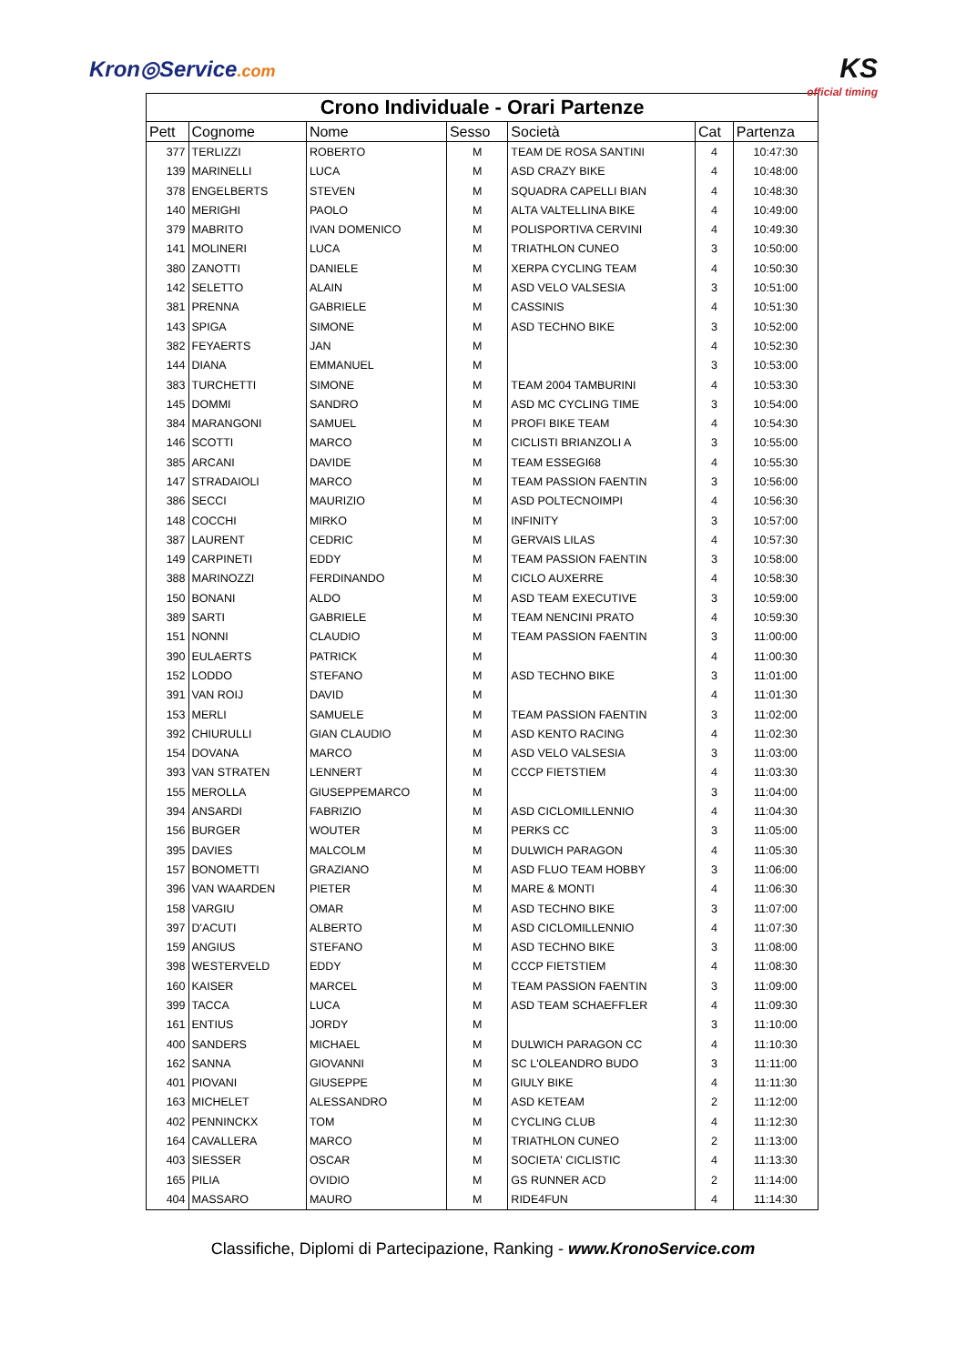Kron◎Service.com
KS
official timing
| Crono Individuale - Orari Partenze | | | | | | |
| Pett | Cognome | Nome | Sesso | Società | Cat | Partenza |
| 377 | TERLIZZI | ROBERTO | M | TEAM DE ROSA SANTINI | 4 | 10:47:30 |
| 139 | MARINELLI | LUCA | M | ASD CRAZY BIKE | 4 | 10:48:00 |
| 378 | ENGELBERTS | STEVEN | M | SQUADRA CAPELLI BIAN | 4 | 10:48:30 |
| 140 | MERIGHI | PAOLO | M | ALTA VALTELLINA BIKE | 4 | 10:49:00 |
| 379 | MABRITO | IVAN DOMENICO | M | POLISPORTIVA CERVINI | 4 | 10:49:30 |
| 141 | MOLINERI | LUCA | M | TRIATHLON CUNEO | 3 | 10:50:00 |
| 380 | ZANOTTI | DANIELE | M | XERPA CYCLING TEAM | 4 | 10:50:30 |
| 142 | SELETTO | ALAIN | M | ASD VELO VALSESIA | 3 | 10:51:00 |
| 381 | PRENNA | GABRIELE | M | CASSINIS | 4 | 10:51:30 |
| 143 | SPIGA | SIMONE | M | ASD TECHNO BIKE | 3 | 10:52:00 |
| 382 | FEYAERTS | JAN | M | | 4 | 10:52:30 |
| 144 | DIANA | EMMANUEL | M | | 3 | 10:53:00 |
| 383 | TURCHETTI | SIMONE | M | TEAM 2004 TAMBURINI | 4 | 10:53:30 |
| 145 | DOMMI | SANDRO | M | ASD MC CYCLING TIME | 3 | 10:54:00 |
| 384 | MARANGONI | SAMUEL | M | PROFI BIKE TEAM | 4 | 10:54:30 |
| 146 | SCOTTI | MARCO | M | CICLISTI BRIANZOLI A | 3 | 10:55:00 |
| 385 | ARCANI | DAVIDE | M | TEAM ESSEGI68 | 4 | 10:55:30 |
| 147 | STRADAIOLI | MARCO | M | TEAM PASSION FAENTIN | 3 | 10:56:00 |
| 386 | SECCI | MAURIZIO | M | ASD POLTECNOIMPI | 4 | 10:56:30 |
| 148 | COCCHI | MIRKO | M | INFINITY | 3 | 10:57:00 |
| 387 | LAURENT | CEDRIC | M | GERVAIS LILAS | 4 | 10:57:30 |
| 149 | CARPINETI | EDDY | M | TEAM PASSION FAENTIN | 3 | 10:58:00 |
| 388 | MARINOZZI | FERDINANDO | M | CICLO AUXERRE | 4 | 10:58:30 |
| 150 | BONANI | ALDO | M | ASD TEAM EXECUTIVE | 3 | 10:59:00 |
| 389 | SARTI | GABRIELE | M | TEAM NENCINI PRATO | 4 | 10:59:30 |
| 151 | NONNI | CLAUDIO | M | TEAM PASSION FAENTIN | 3 | 11:00:00 |
| 390 | EULAERTS | PATRICK | M | | 4 | 11:00:30 |
| 152 | LODDO | STEFANO | M | ASD TECHNO BIKE | 3 | 11:01:00 |
| 391 | VAN ROIJ | DAVID | M | | 4 | 11:01:30 |
| 153 | MERLI | SAMUELE | M | TEAM PASSION FAENTIN | 3 | 11:02:00 |
| 392 | CHIURULLI | GIAN CLAUDIO | M | ASD KENTO RACING | 4 | 11:02:30 |
| 154 | DOVANA | MARCO | M | ASD VELO VALSESIA | 3 | 11:03:00 |
| 393 | VAN STRATEN | LENNERT | M | CCCP FIETSTIEM | 4 | 11:03:30 |
| 155 | MEROLLA | GIUSEPPEMARCO | M | | 3 | 11:04:00 |
| 394 | ANSARDI | FABRIZIO | M | ASD CICLOMILLENNIO | 4 | 11:04:30 |
| 156 | BURGER | WOUTER | M | PERKS CC | 3 | 11:05:00 |
| 395 | DAVIES | MALCOLM | M | DULWICH PARAGON | 4 | 11:05:30 |
| 157 | BONOMETTI | GRAZIANO | M | ASD FLUO TEAM HOBBY | 3 | 11:06:00 |
| 396 | VAN WAARDEN | PIETER | M | MARE & MONTI | 4 | 11:06:30 |
| 158 | VARGIU | OMAR | M | ASD TECHNO BIKE | 3 | 11:07:00 |
| 397 | D'ACUTI | ALBERTO | M | ASD CICLOMILLENNIO | 4 | 11:07:30 |
| 159 | ANGIUS | STEFANO | M | ASD TECHNO BIKE | 3 | 11:08:00 |
| 398 | WESTERVELD | EDDY | M | CCCP FIETSTIEM | 4 | 11:08:30 |
| 160 | KAISER | MARCEL | M | TEAM PASSION FAENTIN | 3 | 11:09:00 |
| 399 | TACCA | LUCA | M | ASD TEAM SCHAEFFLER | 4 | 11:09:30 |
| 161 | ENTIUS | JORDY | M | | 3 | 11:10:00 |
| 400 | SANDERS | MICHAEL | M | DULWICH PARAGON CC | 4 | 11:10:30 |
| 162 | SANNA | GIOVANNI | M | SC L'OLEANDRO BUDO | 3 | 11:11:00 |
| 401 | PIOVANI | GIUSEPPE | M | GIULY BIKE | 4 | 11:11:30 |
| 163 | MICHELET | ALESSANDRO | M | ASD KETEAM | 2 | 11:12:00 |
| 402 | PENNINCKX | TOM | M | CYCLING CLUB | 4 | 11:12:30 |
| 164 | CAVALLERA | MARCO | M | TRIATHLON CUNEO | 2 | 11:13:00 |
| 403 | SIESSER | OSCAR | M | SOCIETA' CICLISTIC | 4 | 11:13:30 |
| 165 | PILIA | OVIDIO | M | GS RUNNER ACD | 2 | 11:14:00 |
| 404 | MASSARO | MAURO | M | RIDE4FUN | 4 | 11:14:30 |
Classifiche, Diplomi di Partecipazione, Ranking - www.KronoService.com